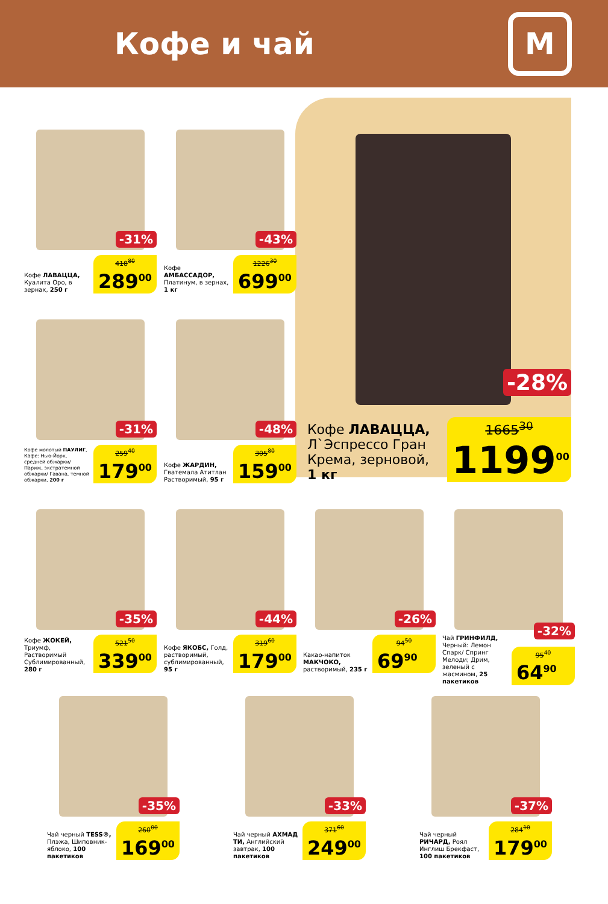Кофе и чай
М
Кофе ЛАВАЦЦА, Л`Эспрессо Гран Крема, зерновой, 1 кг
-28%
1665<sup>30</sup>
1199<sup>00</sup>
Кофе ЛАВАЦЦА, Куалита Оро, в зернах, 250 г
-31%
418<sup>80</sup>
289<sup>00</sup>
Кофе АМБАССАДОР, Платинум, в зернах, 1 кг
-43%
1226<sup>30</sup>
699<sup>00</sup>
Кофе молотый ПАУЛИГ, Кафе: Нью-Йорк, средней обжарки/ Париж, экстратемной обжарки/ Гавана, темной обжарки, 200 г
-31%
259<sup>40</sup>
179<sup>00</sup>
Кофе ЖАРДИН, Гватемала Атитлан Растворимый, 95 г
-48%
305<sup>80</sup>
159<sup>00</sup>
Кофе ЖОКЕЙ, Триумф, Растворимый Сублимированный, 280 г
-35%
521<sup>50</sup>
339<sup>00</sup>
Кофе ЯКОБС, Голд, растворимый, сублимированный, 95 г
-44%
319<sup>60</sup>
179<sup>00</sup>
Какао-напиток МАКЧОКО, растворимый, 235 г
-26%
94<sup>50</sup>
69<sup>90</sup>
Чай ГРИНФИЛД, Черный: Лемон Спарк/ Спринг Мелоди; Дрим, зеленый с жасмином, 25 пакетиков
-32%
95<sup>40</sup>
64<sup>90</sup>
Чай черный TESS®, Плэжа, Шиповник-яблоко, 100 пакетиков
-35%
260<sup>00</sup>
169<sup>00</sup>
Чай черный АХМАД ТИ, Английский завтрак, 100 пакетиков
-33%
371<sup>60</sup>
249<sup>00</sup>
Чай черный РИЧАРД, Роял Инглиш Брекфаст, 100 пакетиков
-37%
284<sup>10</sup>
179<sup>00</sup>